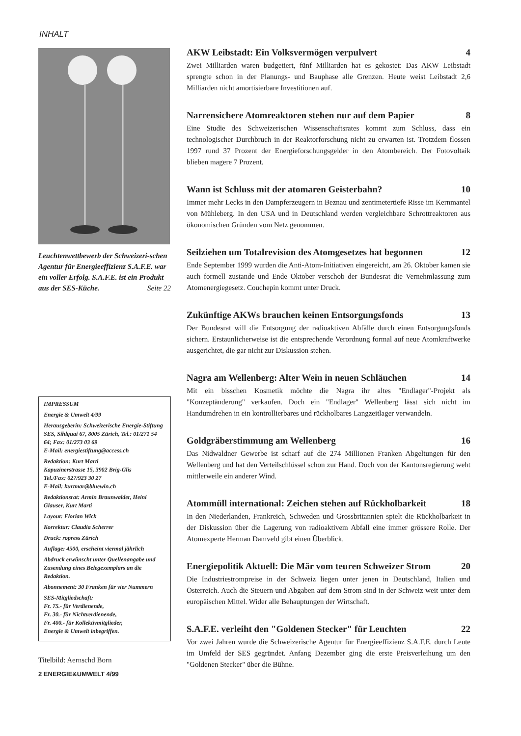INHALT
Leuchtenwettbewerb der Schweizeri-schen Agentur für Energieeffizienz S.A.F.E. war ein voller Erfolg. S.A.F.E. ist ein Produkt aus der SES-Küche. Seite 22
IMPRESSUM
Energie & Umwelt 4/99
Herausgeberin: Schweizerische Energie-Stiftung SES, Sihlquai 67, 8005 Zürich, Tel.: 01/271 54 64; Fax: 01/273 03 69
E-Mail: energiestiftung@access.ch
Redaktion: Kurt Marti
Kapuzinerstrasse 15, 3902 Brig-Glis
Tel./Fax: 027/923 30 27
E-Mail: kurtmar@bluewin.ch
Redaktionsrat: Armin Braunwalder, Heini Glauser, Kurt Marti
Layout: Florian Wick
Korrektur: Claudia Scherrer
Druck: ropress Zürich
Auflage: 4500, erscheint viermal jährlich
Abdruck erwünscht unter Quellenangabe und Zusendung eines Belegexemplars an die Redaktion.
Abonnement: 30 Franken für vier Nummern
SES-Mitgliedschaft:
Fr. 75.- für Verdienende,
Fr. 30.- für Nichtverdienende,
Fr. 400.- für Kollektivmitglieder,
Energie & Umwelt inbegriffen.
Titelbild: Aernschd Born
2 ENERGIE&UMWELT 4/99
AKW Leibstadt: Ein Volksvermögen verpulvert 4
Zwei Milliarden waren budgetiert, fünf Milliarden hat es gekostet: Das AKW Leibstadt sprengte schon in der Planungs- und Bauphase alle Grenzen. Heute weist Leibstadt 2,6 Milliarden nicht amortisierbare Investitionen auf.
Narrensichere Atomreaktoren stehen nur auf dem Papier 8
Eine Studie des Schweizerischen Wissenschaftsrates kommt zum Schluss, dass ein technologischer Durchbruch in der Reaktorforschung nicht zu erwarten ist. Trotzdem flossen 1997 rund 37 Prozent der Energieforschungsgelder in den Atombereich. Der Fotovoltaik blieben magere 7 Prozent.
Wann ist Schluss mit der atomaren Geisterbahn? 10
Immer mehr Lecks in den Dampferzeugern in Beznau und zentimetertiefe Risse im Kernmantel von Mühleberg. In den USA und in Deutschland werden vergleichbare Schrottreaktoren aus ökonomischen Gründen vom Netz genommen.
Seilziehen um Totalrevision des Atomgesetzes hat begonnen 12
Ende September 1999 wurden die Anti-Atom-Initiativen eingereicht, am 26. Oktober kamen sie auch formell zustande und Ende Oktober verschob der Bundesrat die Vernehmlassung zum Atomenergiegesetz. Couchepin kommt unter Druck.
Zukünftige AKWs brauchen keinen Entsorgungsfonds 13
Der Bundesrat will die Entsorgung der radioaktiven Abfälle durch einen Entsorgungsfonds sichern. Erstaunlicherweise ist die entsprechende Verordnung formal auf neue Atomkraftwerke ausgerichtet, die gar nicht zur Diskussion stehen.
Nagra am Wellenberg: Alter Wein in neuen Schläuchen 14
Mit ein bisschen Kosmetik möchte die Nagra ihr altes "Endlager"-Projekt als "Konzeptänderung" verkaufen. Doch ein "Endlager" Wellenberg lässt sich nicht im Handumdrehen in ein kontrollierbares und rückholbares Langzeitlager verwandeln.
Goldgräberstimmung am Wellenberg 16
Das Nidwaldner Gewerbe ist scharf auf die 274 Millionen Franken Abgeltungen für den Wellenberg und hat den Verteilschlüssel schon zur Hand. Doch von der Kantonsregierung weht mittlerweile ein anderer Wind.
Atommüll international: Zeichen stehen auf Rückholbarkeit 18
In den Niederlanden, Frankreich, Schweden und Grossbritannien spielt die Rückholbarkeit in der Diskussion über die Lagerung von radioaktivem Abfall eine immer grössere Rolle. Der Atomexperte Herman Damveld gibt einen Überblick.
Energiepolitik Aktuell: Die Mär vom teuren Schweizer Strom 20
Die Industriestrompreise in der Schweiz liegen unter jenen in Deutschland, Italien und Österreich. Auch die Steuern und Abgaben auf dem Strom sind in der Schweiz weit unter dem europäischen Mittel. Wider alle Behauptungen der Wirtschaft.
S.A.F.E. verleiht den "Goldenen Stecker" für Leuchten 22
Vor zwei Jahren wurde die Schweizerische Agentur für Energieeffizienz S.A.F.E. durch Leute im Umfeld der SES gegründet. Anfang Dezember ging die erste Preisverleihung um den "Goldenen Stecker" über die Bühne.